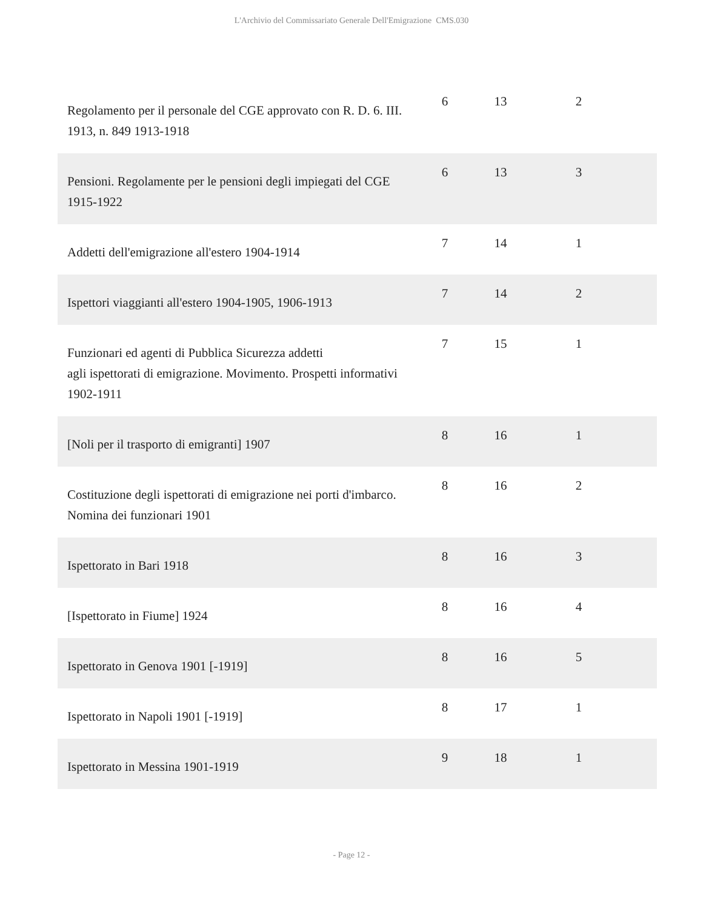L'Archivio del Commissariato Generale Dell'Emigrazione CMS.030
| Regolamento per il personale del CGE approvato con R. D. 6. III. 1913, n. 849 1913-1918 | 6 | 13 | 2 |
| Pensioni. Regolamente per le pensioni degli impiegati del CGE 1915-1922 | 6 | 13 | 3 |
| Addetti dell'emigrazione all'estero 1904-1914 | 7 | 14 | 1 |
| Ispettori viaggianti all'estero 1904-1905, 1906-1913 | 7 | 14 | 2 |
| Funzionari ed agenti di Pubblica Sicurezza addetti agli ispettorati di emigrazione. Movimento. Prospetti informativi 1902-1911 | 7 | 15 | 1 |
| [Noli per il trasporto di emigranti] 1907 | 8 | 16 | 1 |
| Costituzione degli ispettorati di emigrazione nei porti d'imbarco. Nomina dei funzionari 1901 | 8 | 16 | 2 |
| Ispettorato in Bari 1918 | 8 | 16 | 3 |
| [Ispettorato in Fiume] 1924 | 8 | 16 | 4 |
| Ispettorato in Genova 1901 [-1919] | 8 | 16 | 5 |
| Ispettorato in Napoli 1901 [-1919] | 8 | 17 | 1 |
| Ispettorato in Messina 1901-1919 | 9 | 18 | 1 |
- Page 12 -